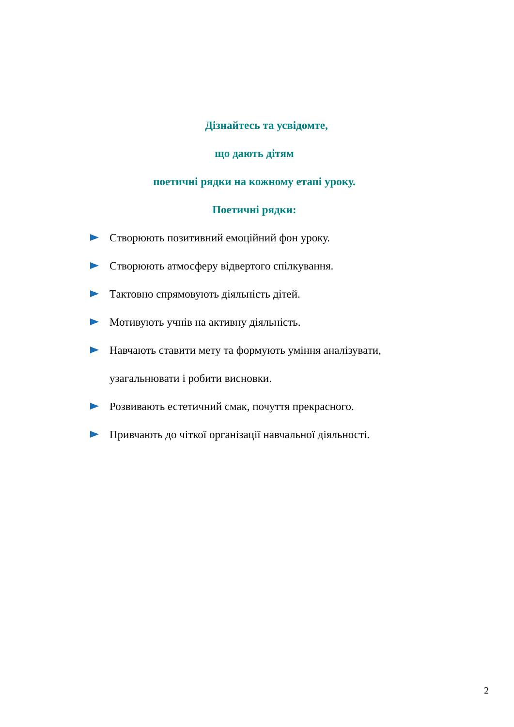Дізнайтесь та усвідомте,
що дають дітям
поетичні рядки на кожному етапі уроку.
Поетичні рядки:
Створюють позитивний емоційний фон уроку.
Створюють атмосферу відвертого спілкування.
Тактовно спрямовують діяльність дітей.
Мотивують учнів на активну діяльність.
Навчають ставити мету та формують уміння аналізувати, узагальнювати і робити висновки.
Розвивають естетичний смак, почуття прекрасного.
Привчають до чіткої організації навчальної діяльності.
2